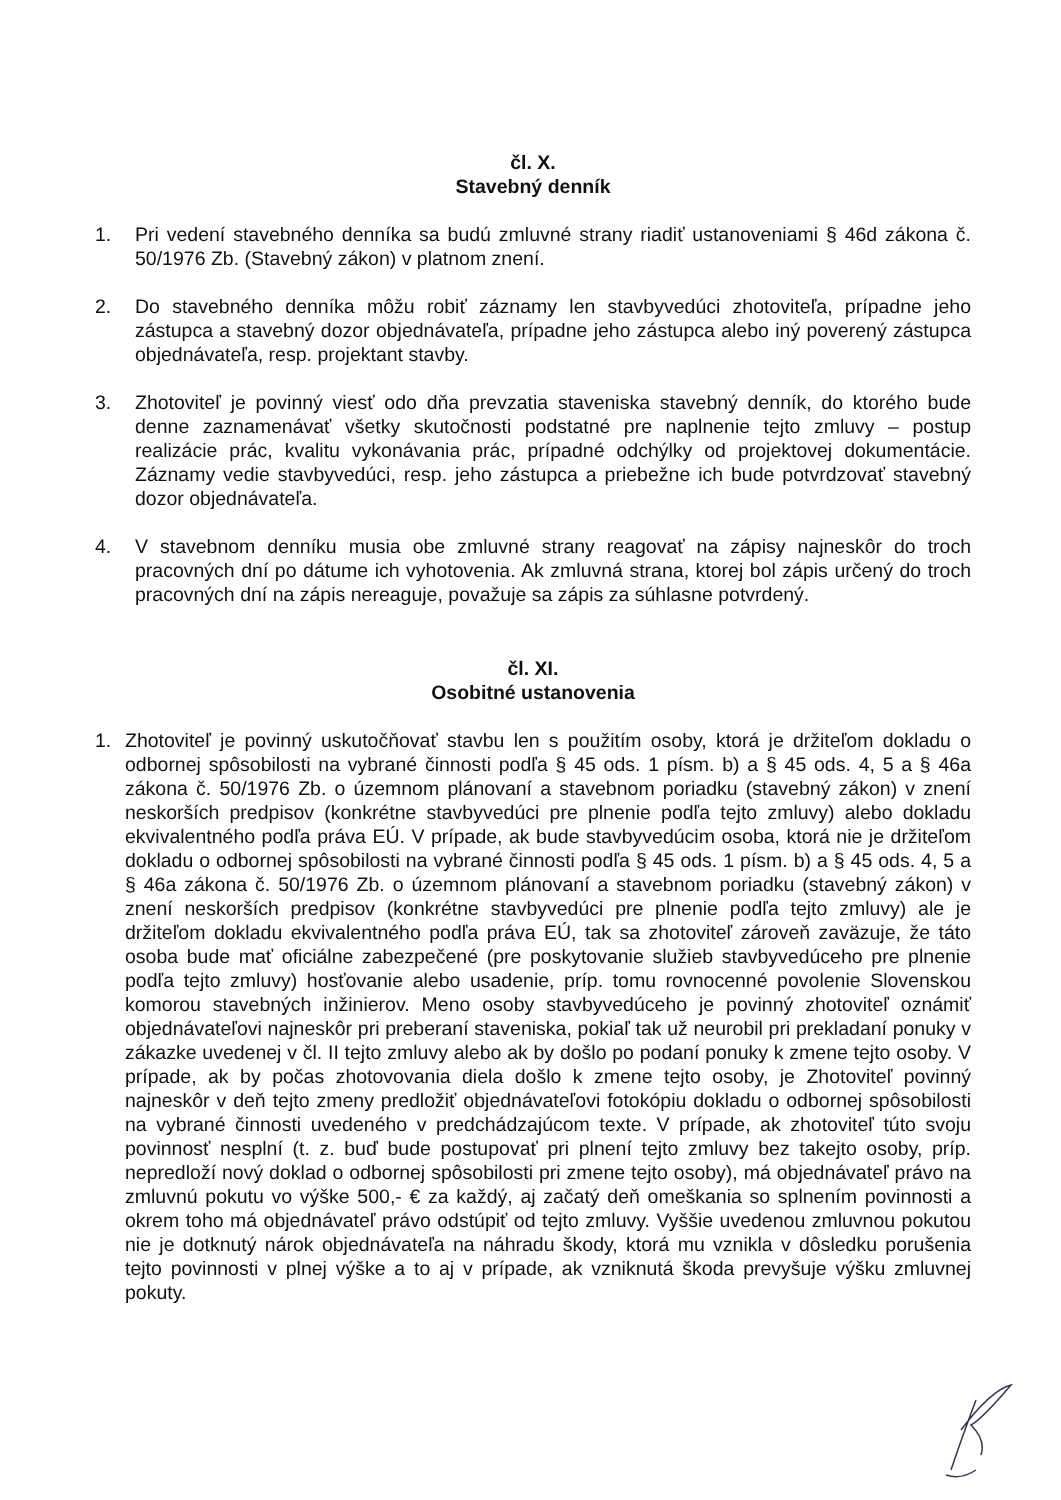čl. X.
Stavebný denník
1. Pri vedení stavebného denníka sa budú zmluvné strany riadiť ustanoveniami § 46d zákona č. 50/1976 Zb. (Stavebný zákon) v platnom znení.
2. Do stavebného denníka môžu robiť záznamy len stavbyvedúci zhotoviteľa, prípadne jeho zástupca a stavebný dozor objednávateľa, prípadne jeho zástupca alebo iný poverený zástupca objednávateľa, resp. projektant stavby.
3. Zhotoviteľ je povinný viesť odo dňa prevzatia staveniska stavebný denník, do ktorého bude denne zaznamenávať všetky skutočnosti podstatné pre naplnenie tejto zmluvy – postup realizácie prác, kvalitu vykonávania prác, prípadné odchýlky od projektovej dokumentácie. Záznamy vedie stavbyvedúci, resp. jeho zástupca a priebežne ich bude potvrdzovať stavebný dozor objednávateľa.
4. V stavebnom denníku musia obe zmluvné strany reagovať na zápisy najneskôr do troch pracovných dní po dátume ich vyhotovenia. Ak zmluvná strana, ktorej bol zápis určený do troch pracovných dní na zápis nereaguje, považuje sa zápis za súhlasne potvrdený.
čl. XI.
Osobitné ustanovenia
1. Zhotoviteľ je povinný uskutočňovať stavbu len s použitím osoby, ktorá je držiteľom dokladu o odbornej spôsobilosti na vybrané činnosti podľa § 45 ods. 1 písm. b) a § 45 ods. 4, 5 a § 46a zákona č. 50/1976 Zb. o územnom plánovaní a stavebnom poriadku (stavebný zákon) v znení neskorších predpisov (konkrétne stavbyvedúci pre plnenie podľa tejto zmluvy) alebo dokladu ekvivalentného podľa práva EÚ. V prípade, ak bude stavbyvedúcim osoba, ktorá nie je držiteľom dokladu o odbornej spôsobilosti na vybrané činnosti podľa § 45 ods. 1 písm. b) a § 45 ods. 4, 5 a § 46a zákona č. 50/1976 Zb. o územnom plánovaní a stavebnom poriadku (stavebný zákon) v znení neskorších predpisov (konkrétne stavbyvedúci pre plnenie podľa tejto zmluvy) ale je držiteľom dokladu ekvivalentného podľa práva EÚ, tak sa zhotoviteľ zároveň zaväzuje, že táto osoba bude mať oficiálne zabezpečené (pre poskytovanie služieb stavbyvedúceho pre plnenie podľa tejto zmluvy) hosťovanie alebo usadenie, príp. tomu rovnocenné povolenie Slovenskou komorou stavebných inžinierov. Meno osoby stavbyvedúceho je povinný zhotoviteľ oznámiť objednávateľovi najneskôr pri preberaní staveniska, pokiaľ tak už neurobil pri prekladaní ponuky v zákazke uvedenej v čl. II tejto zmluvy alebo ak by došlo po podaní ponuky k zmene tejto osoby. V prípade, ak by počas zhotovovania diela došlo k zmene tejto osoby, je Zhotoviteľ povinný najneskôr v deň tejto zmeny predložiť objednávateľovi fotokópiu dokladu o odbornej spôsobilosti na vybrané činnosti uvedeného v predchádzajúcom texte. V prípade, ak zhotoviteľ túto svoju povinnosť nesplní (t. z. buď bude postupovať pri plnení tejto zmluvy bez takejto osoby, príp. nepredloží nový doklad o odbornej spôsobilosti pri zmene tejto osoby), má objednávateľ právo na zmluvnú pokutu vo výške 500,- € za každý, aj začatý deň omeškania so splnením povinnosti a okrem toho má objednávateľ právo odstúpiť od tejto zmluvy. Vyššie uvedenou zmluvnou pokutou nie je dotknutý nárok objednávateľa na náhradu škody, ktorá mu vznikla v dôsledku porušenia tejto povinnosti v plnej výške a to aj v prípade, ak vzniknutá škoda prevyšuje výšku zmluvnej pokuty.